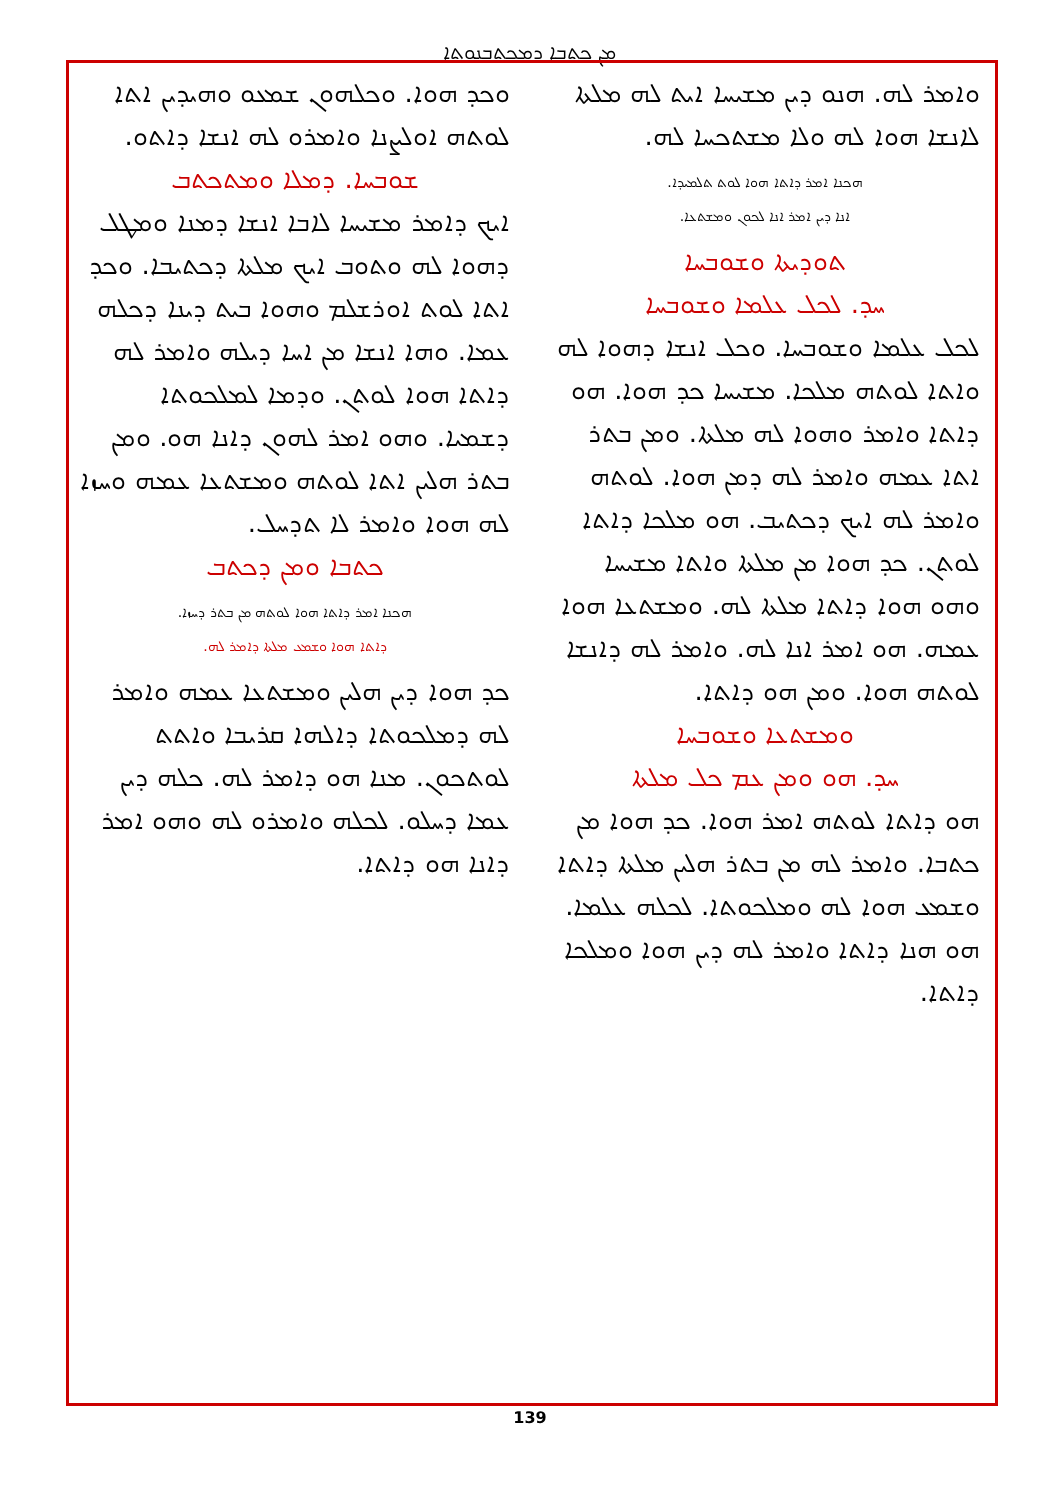ܡܢ ܟܬܒܐ ܕܡܟܬܒܢܘܬܐ
ܘܟܕ ܗܘܐ. ܘܟܠܗܘܢ ܫܡܥܘ ܘܗܝܕܝܢ ܐܬܐ ܠܘܬܗ ܐܘܠܨܢܐ ܘܐܡܪܘ ܠܗ ܐܢܫܐ ܕܐܬܘ.
ܫܘܒܚܐ. ܕܡܠܐ ܘܡܬܟܬܒ
ܐܝܟ ܕܐܡܪ ܡܫܝܚܐ ܠܐܒܐ ܐܢܫܐ ܕܡܢܐ ܘܡܛܠ ܕܗܘܐ ܠܗ ܘܬܘܒ ܐܝܟ ܡܠܬܐ ܕܟܬܝܒܐ. ܘܟܕ ܐܬܐ ܠܘܬ ܐܘܪܫܠܡ ܘܗܘܐ ܒܝܬ ܕܝܢܐ ܕܟܠܗ ܥܡܐ. ܘܗܐ ܐܢܫܐ ܡܢ ܐܚܐ ܕܝܠܗ ܘܐܡܪ ܠܗ ܕܐܬܐ ܗܘܐ ܠܘܬܢ. ܘܕܡܐ ܠܡܠܟܘܬܐ ܕܫܡܝܐ. ܘܗܘ ܐܡܪ ܠܗܘܢ ܕܐܢܐ ܗܘ. ܘܡܢ ܒܬܪ ܗܠܝܢ ܐܬܐ ܠܘܬܗ ܘܡܫܬܥܐ ܥܡܗ ܘܚܙܐ ܠܗ ܗܘܐ ܘܐܡܪ ܠܐ ܬܕܚܠ.
ܟܬܒܐ ܘܡܢ ܕܟܬܒ
ܗܟܢܐ ܐܡܪ ܕܐܬܐ ܗܘܐ ܠܘܬܗ ܡܢ ܒܬܪ ܕܚܙܐ.
ܕܐܬܐ ܗܘܐ ܘܫܡܥ ܡܠܬܐ ܕܐܡܪ ܠܗ.
ܟܕ ܗܘܐ ܕܝܢ ܗܠܝܢ ܘܡܫܬܥܐ ܥܡܗ ܘܐܡܪ ܠܗ ܕܡܠܟܘܬܐ ܕܐܠܗܐ ܩܪܝܒܐ ܘܐܬܬ ܠܘܬܟܘܢ. ܡܢܐ ܗܘ ܕܐܡܪ ܠܗ. ܟܠܗ ܕܝܢ ܥܡܐ ܕܚܠܘ. ܠܟܠܗ ܘܐܡܪܘ ܠܗ ܘܗܘ ܐܡܪ ܕܐܢܐ ܗܘ ܕܐܬܐ.
ܘܐܡܪ ܠܗ. ܗܢܘ ܕܝܢ ܡܫܝܚܐ ܐܝܬ ܠܗ ܡܠܬܐ ܠܐܢܫܐ ܗܘܐ ܠܗ ܘܠܐ ܡܫܬܟܚܐ ܠܗ.
ܗܟܢܐ ܐܡܪ ܕܐܬܐ ܗܘܐ ܠܘܬ ܬܠܡܝܕܐ.
ܐܢܐ ܕܝܢ ܐܡܪ ܐܢܐ ܠܟܘܢ ܘܡܫܬܥܐ.
ܬܘܕܝܬܐ ܘܫܘܒܚܐ
ܚܕ. ܠܟܠ ܥܠܡܐ ܘܫܘܒܚܐ
ܠܟܠ ܥܠܡܐ ܘܫܘܒܚܐ. ܘܟܠ ܐܢܫܐ ܕܗܘܐ ܠܗ ܘܐܬܐ ܠܘܬܗ ܡܠܟܐ. ܡܫܝܚܐ ܟܕ ܗܘܐ. ܗܘ ܕܐܬܐ ܘܐܡܪ ܘܗܘܐ ܠܗ ܡܠܬܐ. ܘܡܢ ܒܬܪ ܐܬܐ ܥܡܗ ܘܐܡܪ ܠܗ ܕܡܢ ܗܘܐ. ܠܘܬܗ ܘܐܡܪ ܠܗ ܐܝܟ ܕܟܬܝܒ. ܗܘ ܡܠܟܐ ܕܐܬܐ ܠܘܬܢ. ܟܕ ܗܘܐ ܡܢ ܡܠܬܐ ܘܐܬܐ ܡܫܝܚܐ ܘܗܘ ܗܘܐ ܕܐܬܐ ܡܠܬܐ ܠܗ. ܘܡܫܬܥܐ ܗܘܐ ܥܡܗ. ܗܘ ܐܡܪ ܐܢܐ ܠܗ. ܘܐܡܪ ܠܗ ܕܐܢܫܐ ܠܘܬܗ ܗܘܐ. ܘܡܢ ܗܘ ܕܐܬܐ.
ܘܡܫܬܥܐ ܘܫܘܒܚܐ
ܚܕ. ܗܘ ܘܡܢ ܥܡ ܟܠ ܡܠܬܐ
ܗܘ ܕܐܬܐ ܠܘܬܗ ܐܡܪ ܗܘܐ. ܟܕ ܗܘܐ ܡܢ ܟܬܒܐ. ܘܐܡܪ ܠܗ ܡܢ ܒܬܪ ܗܠܝܢ ܡܠܬܐ ܕܐܬܐ ܘܫܡܥ ܗܘܐ ܠܗ ܘܡܠܟܘܬܐ. ܠܟܠܗ ܥܠܡܐ. ܗܘ ܗܢܐ ܕܐܬܐ ܘܐܡܪ ܠܗ ܕܝܢ ܗܘܐ ܘܡܠܟܐ ܕܐܬܐ.
139